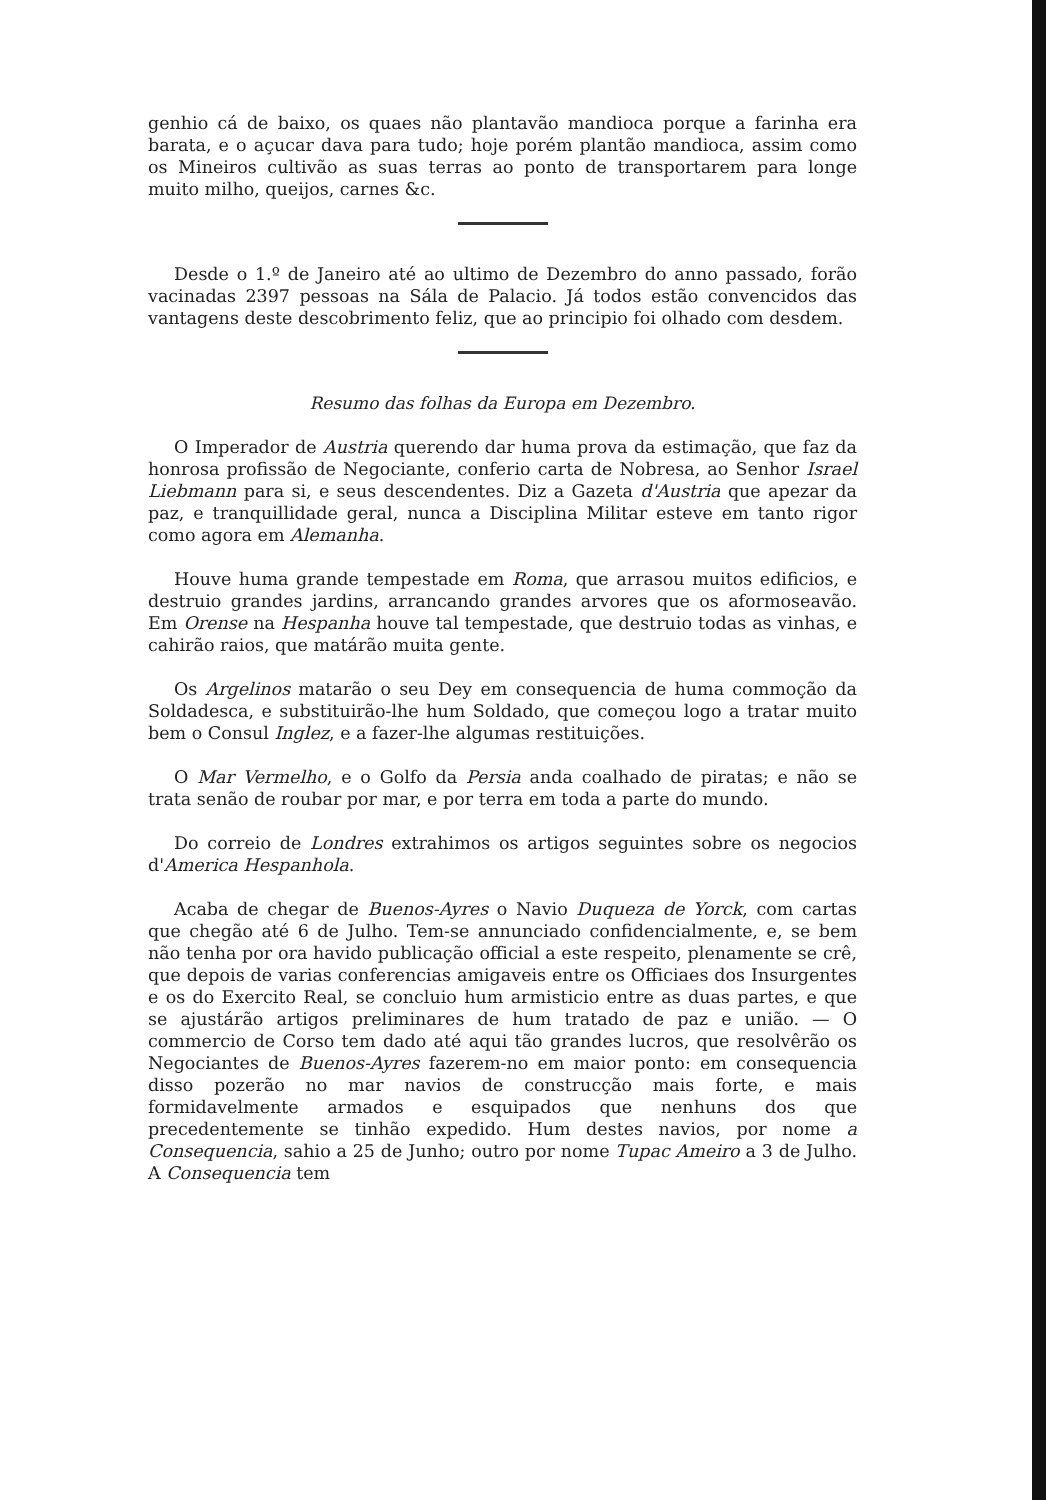genhio cá de baixo, os quaes não plantavão mandioca porque a farinha era barata, e o açucar dava para tudo; hoje porém plantão mandioca, assim como os Mineiros cultivão as suas terras ao ponto de transportarem para longe muito milho, queijos, carnes &c.
Desde o 1.º de Janeiro até ao ultimo de Dezembro do anno passado, forão vacinadas 2397 pessoas na Sála de Palacio. Já todos estão convencidos das vantagens deste descobrimento feliz, que ao principio foi olhado com desdem.
Resumo das folhas da Europa em Dezembro.
O Imperador de Austria querendo dar huma prova da estimação, que faz da honrosa profissão de Negociante, conferio carta de Nobresa, ao Senhor Israel Liebmann para si, e seus descendentes. Diz a Gazeta d'Austria que apezar da paz, e tranquillidade geral, nunca a Disciplina Militar esteve em tanto rigor como agora em Alemanha.
Houve huma grande tempestade em Roma, que arrasou muitos edificios, e destruio grandes jardins, arrancando grandes arvores que os aformoseavão. Em Orense na Hespanha houve tal tempestade, que destruio todas as vinhas, e cahirão raios, que matárão muita gente.
Os Argelinos matarão o seu Dey em consequencia de huma commoção da Soldadesca, e substituirão-lhe hum Soldado, que começou logo a tratar muito bem o Consul Inglez, e a fazer-lhe algumas restituições.
O Mar Vermelho, e o Golfo da Persia anda coalhado de piratas; e não se trata senão de roubar por mar, e por terra em toda a parte do mundo.
Do correio de Londres extrahimos os artigos seguintes sobre os negocios d'America Hespanhola.
Acaba de chegar de Buenos-Ayres o Navio Duqueza de Yorck, com cartas que chegão até 6 de Julho. Tem-se annunciado confidencialmente, e, se bem não tenha por ora havido publicação official a este respeito, plenamente se crê, que depois de varias conferencias amigaveis entre os Officiaes dos Insurgentes e os do Exercito Real, se concluio hum armisticio entre as duas partes, e que se ajustárão artigos preliminares de hum tratado de paz e união. — O commercio de Corso tem dado até aqui tão grandes lucros, que resolvêrão os Negociantes de Buenos-Ayres fazerem-no em maior ponto: em consequencia disso pozerão no mar navios de construcção mais forte, e mais formidavelmente armados e esquipados que nenhuns dos que precedentemente se tinhão expedido. Hum destes navios, por nome a Consequencia, sahio a 25 de Junho; outro por nome Tupac Ameiro a 3 de Julho. A Consequencia tem